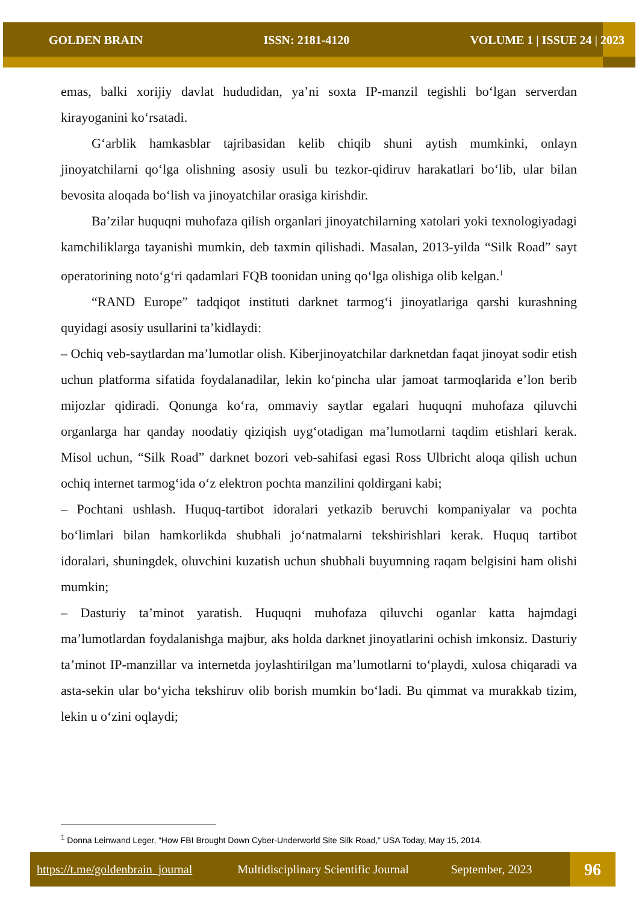GOLDEN BRAIN ISSN: 2181-4120 VOLUME 1 | ISSUE 24 | 2023
emas, balki xorijiy davlat hududidan, ya’ni soxta IP-manzil tegishli bo‘lgan serverdan kirayoganini ko‘rsatadi.
G‘arblik hamkasblar tajribasidan kelib chiqib shuni aytish mumkinki, onlayn jinoyatchilarni qo‘lga olishning asosiy usuli bu tezkor-qidiruv harakatlari bo‘lib, ular bilan bevosita aloqada bo‘lish va jinoyatchilar orasiga kirishdir.
Ba’zilar huquqni muhofaza qilish organlari jinoyatchilarning xatolari yoki texnologiyadagi kamchiliklarga tayanishi mumkin, deb taxmin qilishadi. Masalan, 2013-yilda “Silk Road” sayt operatorining noto‘g‘ri qadamlari FQB toonidan uning qo‘lga olishiga olib kelgan.<sup>1</sup>
“RAND Europe” tadqiqot instituti darknet tarmog‘i jinoyatlariga qarshi kurashning quyidagi asosiy usullarini ta’kidlaydi:
– Ochiq veb-saytlardan ma’lumotlar olish. Kiberjinoyatchilar darknetdan faqat jinoyat sodir etish uchun platforma sifatida foydalanadilar, lekin ko‘pincha ular jamoat tarmoqlarida e’lon berib mijozlar qidiradi. Qonunga ko‘ra, ommaviy saytlar egalari huquqni muhofaza qiluvchi organlarga har qanday noodatiy qiziqish uyg‘otadigan ma’lumotlarni taqdim etishlari kerak. Misol uchun, “Silk Road” darknet bozori veb-sahifasi egasi Ross Ulbricht aloqa qilish uchun ochiq internet tarmog‘ida o‘z elektron pochta manzilini qoldirgani kabi;
– Pochtani ushlash. Huquq-tartibot idoralari yetkazib beruvchi kompaniyalar va pochta bo‘limlari bilan hamkorlikda shubhali jo‘natmalarni tekshirishlari kerak. Huquq tartibot idoralari, shuningdek, oluvchini kuzatish uchun shubhali buyumning raqam belgisini ham olishi mumkin;
– Dasturiy ta’minot yaratish. Huquqni muhofaza qiluvchi oganlar katta hajmdagi ma’lumotlardan foydalanishga majbur, aks holda darknet jinoyatlarini ochish imkonsiz. Dasturiy ta’minot IP-manzillar va internetda joylashtirilgan ma’lumotlarni to‘playdi, xulosa chiqaradi va asta-sekin ular bo‘yicha tekshiruv olib borish mumkin bo‘ladi. Bu qimmat va murakkab tizim, lekin u o‘zini oqlaydi;
<sup>1</sup> Donna Leinwand Leger, “How FBI Brought Down Cyber-Underworld Site Silk Road,” USA Today, May 15, 2014.
https://t.me/goldenbrain_journal Multidisciplinary Scientific Journal September, 2023
96